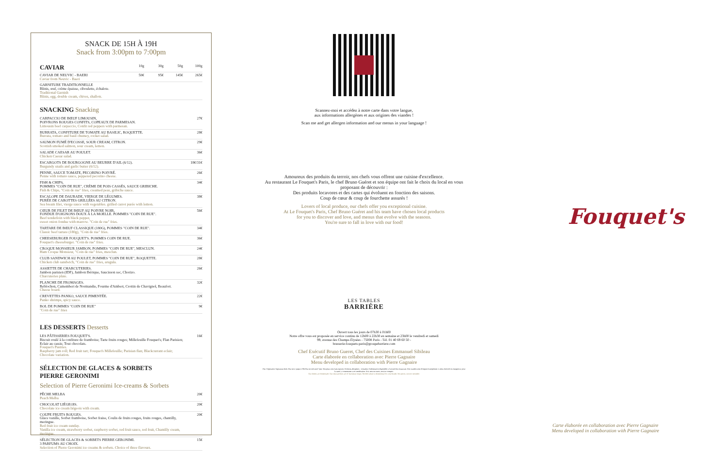SNACK DE 15H À 19H
Snack from 3:00pm to 7:00pm
| CAVIAR | 10g | 30g | 50g | 100g |
| CAVIAR DE NEUVIC - BAERI Caviar from Neuvic - Baeri | 50€ | 95€ | 145€ | 265€ |
| GARNITURE TRADITIONNELLE Blinis, œuf, crème épaisse, ciboulette, échalote. Traditional Garnish Blinis, egg, double cream, chives, shallots. | | | | |
SNACKING Snacking
| CARPACCIO DE BŒUF LIMOUSIN, POIVRONS ROUGES CONFITS, COPEAUX DE PARMESAN. Limousin beef carpaccio, Confit red peppers with parmesan. | 27€ |
| BURRATA, CONFITURE DE TOMATE AU BASILIC, ROQUETTE. Burrata, tomato and basil chutney, rocket salad. | 28€ |
| SAUMON FUMÉ D'ECOSSE, SOUR CREAM, CITRON. Scottish smoked salmon, sour cream, lemon. | 29€ |
| SALADE CAESAR AU POULET. Chicken Caesar salad. | 36€ |
| ESCARGOTS DE BOURGOGNE AU BEURRE D'AIL (6/12). Burgundy snails and garlic butter (6/12). | 18€/31€ |
| PENNE, SAUCE TOMATE, PECORINO POIVRÉ. Penne with tomato sauce, peppered pecorino cheese. | 26€ |
| FISH & CHIPS, POMMES "COIN DE RUE", CRÈME DE POIS CASSÉS, SAUCE GRIBICHE. Fish & Chips, "Coin de rue" fries, creamed peas, gribiche sauce. | 34€ |
| ESCALOPE DE DAURADE, VIERGE DE LÉGUMES. PURÉE DE CAROTTES GRILLÉES AU CITRON. Sea bream filet, vierge sauce with vegetables. grilled carrot purée with lemon. | 38€ |
| CŒUR DE FILET DE BŒUF AU POIVRE NOIR, FONDUE D'OIGNONS DOUX À LA MOELLE. POMMES "COIN DE RUE". Beef tenderloin with black pepper, sweet onion fondue with marrow. "Coin de rue" fries. | 56€ |
| TARTARE DE BŒUF CLASSIQUE (180G), POMMES "COIN DE RUE". Classic beef tartare (180g), "Coin de rue" fries. | 34€ |
| CHEESEBURGER FOUQUET'S. POMMES COIN DE RUE. Fouquet's cheeseburger. "Coin de rue" fries. | 36€ |
| CROQUE MONSIEUR JAMBON, POMMES "COIN DE RUE", MESCLUN. Ham Croque Monsieur, "Coin de rue" fries, mesclun. | 24€ |
| CLUB SANDWICH AU POULET, POMMES "COIN DE RUE", ROQUETTE. Chicken club sandwich, "Coin de rue" fries, arugula. | 28€ |
| ASSIETTE DE CHARCUTERIES. Jambon parisien (IDF), Jambon Ibérique, Saucisson sec, Chorizo. Charcuteries plate. | 26€ |
| PLANCHE DE FROMAGES. Reblochon, Camembert de Normandie, Fourme d'Ambert, Crottin de Chavignol, Beaufort. Cheese board. | 32€ |
| CREVETTES PANKO, SAUCE PIMENTÉE. Panko shrimps, spicy sauce. | 22€ |
| BOL DE POMMES "COIN DE RUE" "Coin de rue" fries | 9€ |
LES DESSERTS Desserts
| LES PÂTISSERIES FOUQUET'S. Biscuit roulé à la confiture de framboise; Tarte fruits rouges; Millefeuille Fouquet's; Flan Parisien; Eclair au cassis; Tout chocolats. Fouquet's Pastries. Raspberry jam roll; Red fruit tart; Fouquet's Millefeuille; Parisian flan; Blackcurrant eclair; Chocolate variation. | 16€ |
SÉLECTION DE GLACES & SORBETS
PIERRE GERONIMI
Selection of Pierre Geronimi Ice-creams & Sorbets
| PÊCHE MELBA Peach Melba | 20€ |
| CHOCOLAT LIÉGEOIS. Chocolate ice cream liégeois with cream. | 20€ |
| COUPE FRUITS ROUGES. Glace vanille, Sorbet framboise, Sorbet fraise, Coulis de fruits rouges, fruits rouges, chantilly, meringue. Red fruit ice cream sunday. Vanilla ice cream, strawberry sorbet, raspberry sorbet, red fruit sauce, red fruit, Chantilly cream, meringue. | 20€ |
| SÉLECTION DE GLACES & SORBETS PIERRE GERONIMI. 3 PARFUMS AU CHOIX. Selection of Pierre Geronimi ice creams & sorbets. Choice of three flavours. | 15€ |
Scannez-moi et accédez à notre carte dans votre langue,
aux informations allergènes et aux origines des viandes !
Scan me and get allergen information and our menus in your language !
Amoureux des produits du terroir, nos chefs vous offrent une cuisine d'excellence.
Au restaurant Le Fouquet's Paris, le chef Bruno Guéret et son équipe ont fait le choix du local en vous proposant de découvrir :
Des produits locavores et des cartes qui évoluent en fonction des saisons.
Coup de cœur & coup de fourchette assurés !
Lovers of local produce, our chefs offer you exceptional cuisine.
At Le Fouquet's Paris, Chef Bruno Guéret and his team have chosen local products
for you to discover and love, and menus that evolve with the seasons.
You're sure to fall in love with our food!
LES TABLES
BARRIÈRE
Ouvert tous les jours de 07h30 à 01h00
Notre offre vous est proposée en service continu de 12h00 à 22h30 en semaine et 23h00 le vendredi et samedi
99, avenue des Champs-Élysées - 75008 Paris - Tél. 01 40 69 60 50 -
brasserie-fouquets-paris@groupebarriere.com
Chef Exécutif Bruno Gueret, Chef des Cuisines Emmanuel Sibileau
Carte élaborée en collaboration avec Pierre Gagnaire
Menu developed in collaboration with Pierre Gagnaire
Plat Végétarien Vegetarian dish. Plat servi jusqu'à 19h Plat served until 7pm. Nos plats sont faits maison. Produits allergènes : consultez l'information disponible à l'accueil du restaurant. Nos viandes sont d'origine Européenne. L'abus d'alcool est dangereux pour la santé, à consommer avec modération. Prix nets en euros, service compris.
Our dishes are homemade. Our meat product are of European origin. Alcohol abuse is detrimental for your health. Net prices, service included.
Fouquet's
Carte élaborée en collaboration avec Pierre Gagnaire
Menu developed in collaboration with Pierre Gagnaire